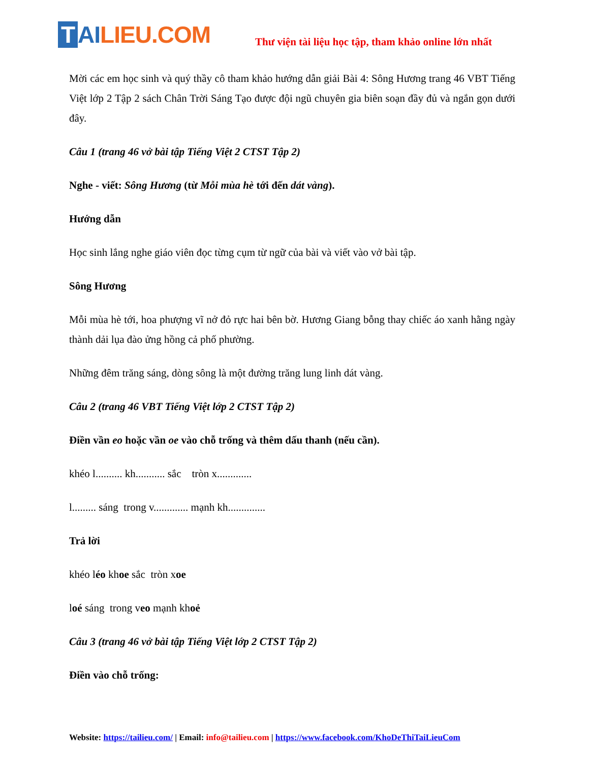T AILIEU.COM
Thư viện tài liệu học tập, tham khảo online lớn nhất
Mời các em học sinh và quý thầy cô tham khảo hướng dẫn giải Bài 4: Sông Hương trang 46 VBT Tiếng Việt lớp 2 Tập 2 sách Chân Trời Sáng Tạo được đội ngũ chuyên gia biên soạn đầy đủ và ngắn gọn dưới đây.
Câu 1 (trang 46 vở bài tập Tiếng Việt 2 CTST Tập 2)
Nghe - viết: Sông Hương (từ Mỗi mùa hè tới đến dát vàng).
Hướng dẫn
Học sinh lắng nghe giáo viên đọc từng cụm từ ngữ của bài và viết vào vở bài tập.
Sông Hương
Mỗi mùa hè tới, hoa phượng vĩ nở đỏ rực hai bên bờ. Hương Giang bỗng thay chiếc áo xanh hằng ngày thành dải lụa đào ửng hồng cả phố phường.
Những đêm trăng sáng, dòng sông là một đường trăng lung linh dát vàng.
Câu 2 (trang 46 VBT Tiếng Việt lớp 2 CTST Tập 2)
Điền vần eo hoặc vần oe vào chỗ trống và thêm dấu thanh (nếu cần).
khéo l.......... kh........... sắc tròn x.............
l......... sáng trong v............. mạnh kh..............
Trả lời
khéo léo khoe sắc tròn xoe
loé sáng trong veo mạnh khoẻ
Câu 3 (trang 46 vở bài tập Tiếng Việt lớp 2 CTST Tập 2)
Điền vào chỗ trống:
Website: https://tailieu.com/ | Email: info@tailieu.com | https://www.facebook.com/KhoDeThiTaiLieuCom